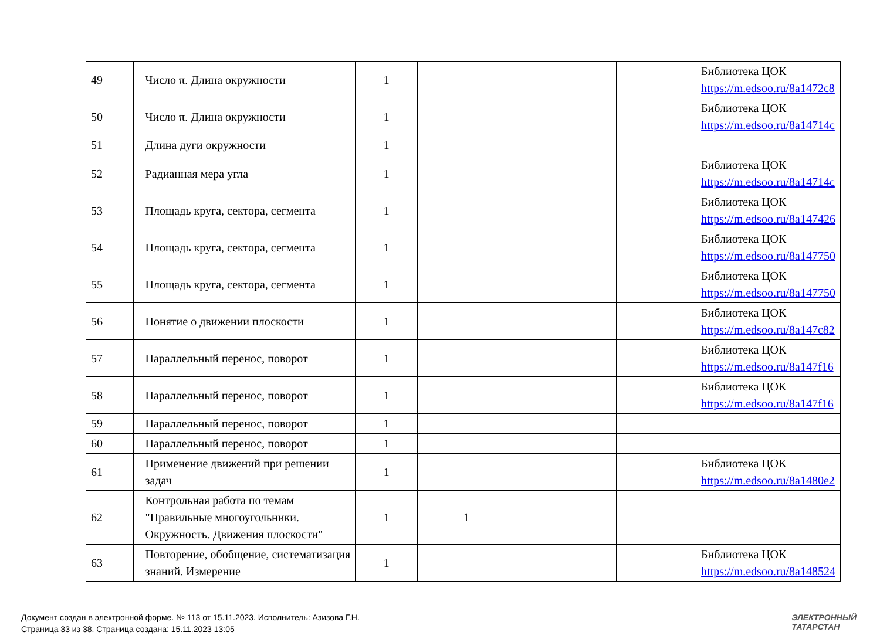| 49 | Число π. Длина окружности | 1 | | | | Библиотека ЦОК https://m.edsoo.ru/8a1472c8 |
| 50 | Число π. Длина окружности | 1 | | | | Библиотека ЦОК https://m.edsoo.ru/8a14714c |
| 51 | Длина дуги окружности | 1 | | | | |
| 52 | Радианная мера угла | 1 | | | | Библиотека ЦОК https://m.edsoo.ru/8a14714c |
| 53 | Площадь круга, сектора, сегмента | 1 | | | | Библиотека ЦОК https://m.edsoo.ru/8a147426 |
| 54 | Площадь круга, сектора, сегмента | 1 | | | | Библиотека ЦОК https://m.edsoo.ru/8a147750 |
| 55 | Площадь круга, сектора, сегмента | 1 | | | | Библиотека ЦОК https://m.edsoo.ru/8a147750 |
| 56 | Понятие о движении плоскости | 1 | | | | Библиотека ЦОК https://m.edsoo.ru/8a147c82 |
| 57 | Параллельный перенос, поворот | 1 | | | | Библиотека ЦОК https://m.edsoo.ru/8a147f16 |
| 58 | Параллельный перенос, поворот | 1 | | | | Библиотека ЦОК https://m.edsoo.ru/8a147f16 |
| 59 | Параллельный перенос, поворот | 1 | | | | |
| 60 | Параллельный перенос, поворот | 1 | | | | |
| 61 | Применение движений при решении задач | 1 | | | | Библиотека ЦОК https://m.edsoo.ru/8a1480e2 |
| 62 | Контрольная работа по темам "Правильные многоугольники. Окружность. Движения плоскости" | 1 | 1 | | | |
| 63 | Повторение, обобщение, систематизация знаний. Измерение | 1 | | | | Библиотека ЦОК https://m.edsoo.ru/8a148524 |
Документ создан в электронной форме. № 113 от 15.11.2023. Исполнитель: Азизова Г.Н.
Страница 33 из 38. Страница создана: 15.11.2023 13:05
ЭЛЕКТРОННЫЙ
ТАТАРСТАН